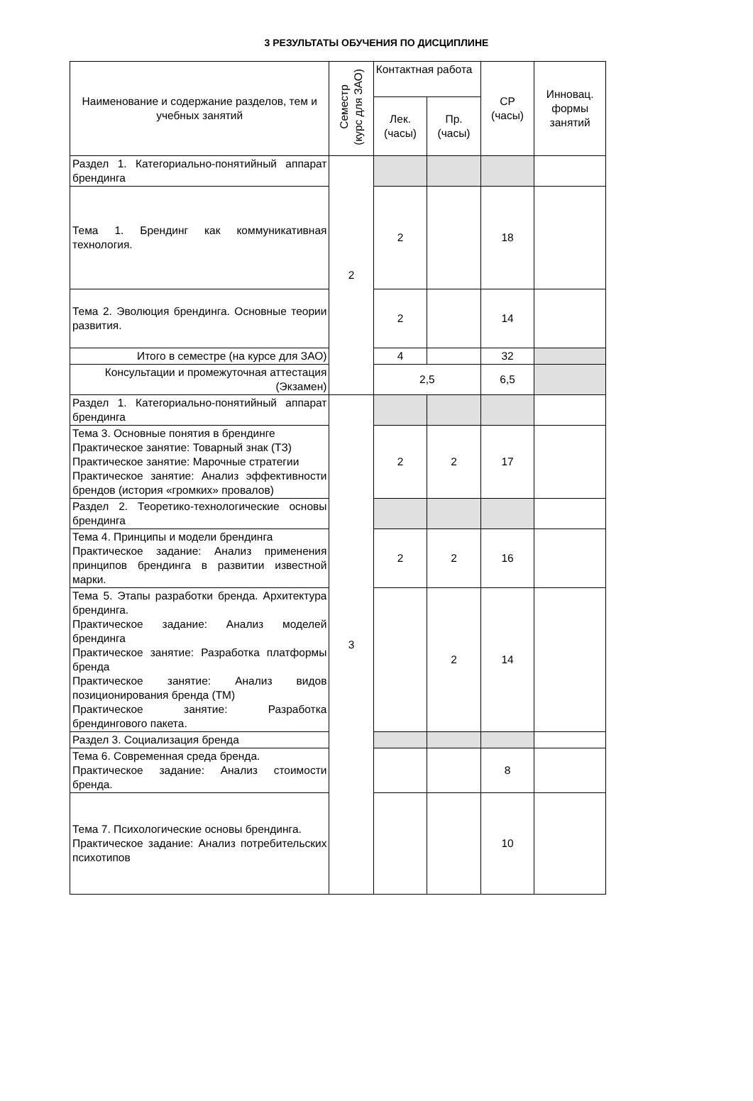3 РЕЗУЛЬТАТЫ ОБУЧЕНИЯ ПО ДИСЦИПЛИНЕ
| Наименование и содержание разделов, тем и учебных занятий | Семестр (курс для ЗАО) | Контактная работа | | СР (часы) | Инновац. формы занятий |
| --- | --- | --- | --- | --- | --- |
| | | Лек. (часы) | Пр. (часы) | | |
| Раздел 1. Категориально-понятийный аппарат брендинга | 2 | | | | |
| Тема 1. Брендинг как коммуникативная технология. | | 2 | | 18 | |
| Тема 2. Эволюция брендинга. Основные теории развития. | | 2 | | 14 | |
| Итого в семестре (на курсе для ЗАО) | | 4 | | 32 | |
| Консультации и промежуточная аттестация (Экзамен) | | 2,5 | | 6,5 | |
| Раздел 1. Категориально-понятийный аппарат брендинга | 3 | | | | |
| Тема 3. Основные понятия в брендинге Практическое занятие: Товарный знак (ТЗ) Практическое занятие: Марочные стратегии Практическое занятие: Анализ эффективности брендов (история «громких» провалов) | | 2 | 2 | 17 | |
| Раздел 2. Теоретико-технологические основы брендинга | | | | | |
| Тема 4. Принципы и модели брендинга Практическое задание: Анализ применения принципов брендинга в развитии известной марки. | | 2 | 2 | 16 | |
| Тема 5. Этапы разработки бренда. Архитектура брендинга. Практическое задание: Анализ моделей брендинга Практическое занятие: Разработка платформы бренда Практическое занятие: Анализ видов позиционирования бренда (ТМ) Практическое занятие: Разработка брендингового пакета. | | | 2 | 14 | |
| Раздел 3. Социализация бренда | | | | | |
| Тема 6. Современная среда бренда. Практическое задание: Анализ стоимости бренда. | | | | 8 | |
| Тема 7. Психологические основы брендинга. Практическое задание: Анализ потребительских психотипов | | | | 10 | |